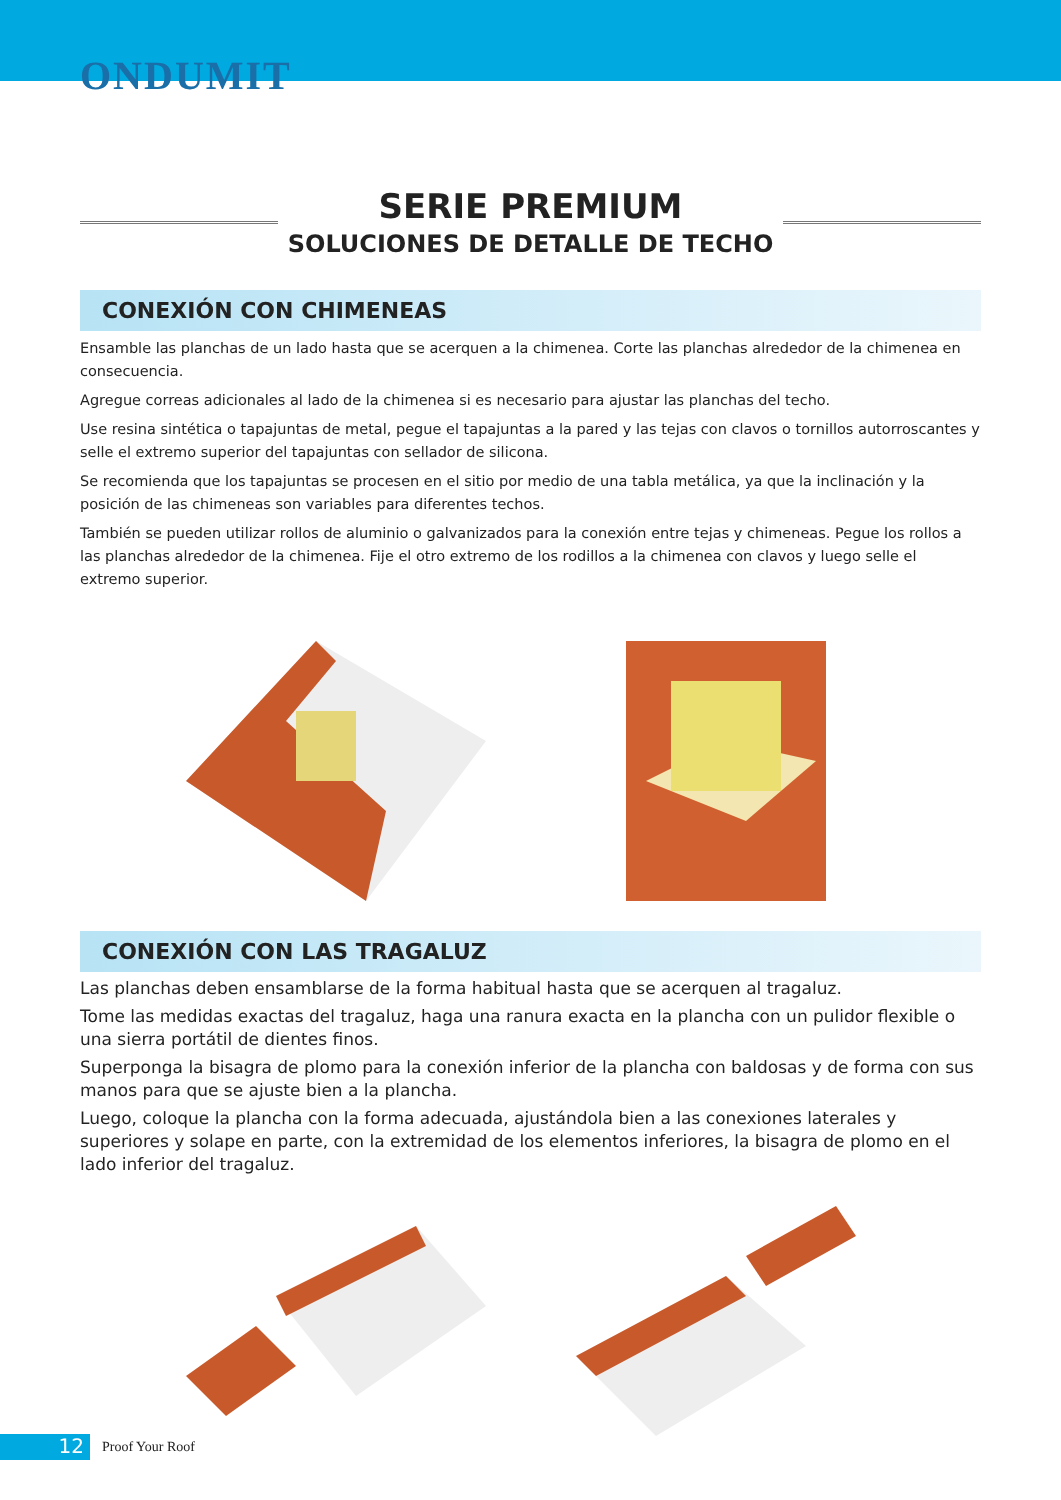ONDUMIT
SERIE PREMIUM
SOLUCIONES DE DETALLE DE TECHO
CONEXIÓN CON CHIMENEAS
Ensamble las planchas de un lado hasta que se acerquen a la chimenea. Corte las planchas alrededor de la chimenea en consecuencia.
Agregue correas adicionales al lado de la chimenea si es necesario para ajustar las planchas del techo.
Use resina sintética o tapajuntas de metal, pegue el tapajuntas a la pared y las tejas con clavos o tornillos autorroscantes y selle el extremo superior del tapajuntas con sellador de silicona.
Se recomienda que los tapajuntas se procesen en el sitio por medio de una tabla metálica, ya que la inclinación y la posición de las chimeneas son variables para diferentes techos.
También se pueden utilizar rollos de aluminio o galvanizados para la conexión entre tejas y chimeneas. Pegue los rollos a las planchas alrededor de la chimenea. Fije el otro extremo de los rodillos a la chimenea con clavos y luego selle el extremo superior.
CONEXIÓN CON LAS TRAGALUZ
Las planchas deben ensamblarse de la forma habitual hasta que se acerquen al tragaluz.
Tome las medidas exactas del tragaluz, haga una ranura exacta en la plancha con un pulidor flexible o una sierra portátil de dientes finos.
Superponga la bisagra de plomo para la conexión inferior de la plancha con baldosas y de forma con sus manos para que se ajuste bien a la plancha.
Luego, coloque la plancha con la forma adecuada, ajustándola bien a las conexiones laterales y superiores y solape en parte, con la extremidad de los elementos inferiores, la bisagra de plomo en el lado inferior del tragaluz.
12
Proof Your Roof